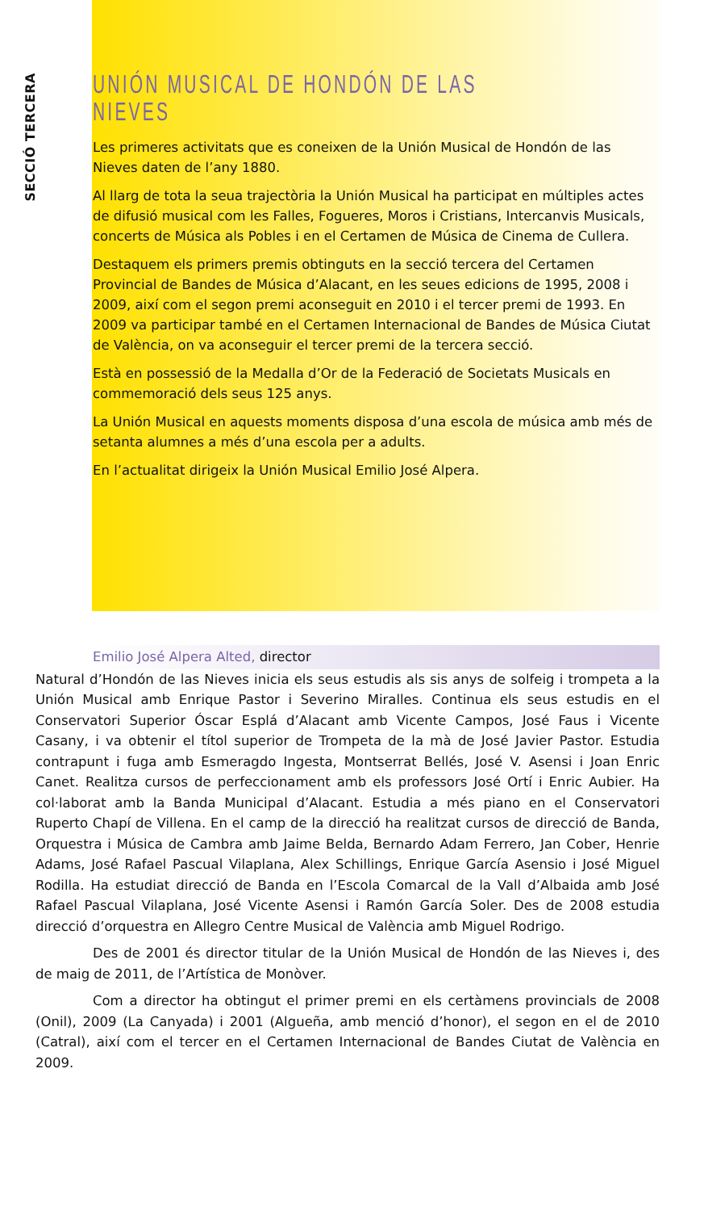SECCIÓ TERCERA
UNIÓN MUSICAL DE HONDÓN DE LAS NIEVES
Les primeres activitats que es coneixen de la Unión Musical de Hondón de las Nieves daten de l’any 1880.
Al llarg de tota la seua trajectòria la Unión Musical ha participat en múltiples actes de difusió musical com les Falles, Fogueres, Moros i Cristians, Intercanvis Musicals, concerts de Música als Pobles i en el Certamen de Música de Cinema de Cullera.
Destaquem els primers premis obtinguts en la secció tercera del Certamen Provincial de Bandes de Música d’Alacant, en les seues edicions de 1995, 2008 i 2009, així com el segon premi aconseguit en 2010 i el tercer premi de 1993. En 2009 va participar també en el Certamen Internacional de Bandes de Música Ciutat de València, on va aconseguir el tercer premi de la tercera secció.
Està en possessió de la Medalla d’Or de la Federació de Societats Musicals en commemoració dels seus 125 anys.
La Unión Musical en aquests moments disposa d’una escola de música amb més de setanta alumnes a més d’una escola per a adults.
En l’actualitat dirigeix la Unión Musical Emilio José Alpera.
Emilio José Alpera Alted, director
Natural d’Hondón de las Nieves inicia els seus estudis als sis anys de solfeig i trompeta a la Unión Musical amb Enrique Pastor i Severino Miralles. Continua els seus estudis en el Conservatori Superior Óscar Esplá d’Alacant amb Vicente Campos, José Faus i Vicente Casany, i va obtenir el títol superior de Trompeta de la mà de José Javier Pastor. Estudia contrapunt i fuga amb Esmeragdo Ingesta, Montserrat Bellés, José V. Asensi i Joan Enric Canet. Realitza cursos de perfeccionament amb els professors José Ortí i Enric Aubier. Ha col·laborat amb la Banda Municipal d’Alacant. Estudia a més piano en el Conservatori Ruperto Chapí de Villena. En el camp de la direcció ha realitzat cursos de direcció de Banda, Orquestra i Música de Cambra amb Jaime Belda, Bernardo Adam Ferrero, Jan Cober, Henrie Adams, José Rafael Pascual Vilaplana, Alex Schillings, Enrique García Asensio i José Miguel Rodilla. Ha estudiat direcció de Banda en l’Escola Comarcal de la Vall d’Albaida amb José Rafael Pascual Vilaplana, José Vicente Asensi i Ramón García Soler. Des de 2008 estudia direcció d’orquestra en Allegro Centre Musical de València amb Miguel Rodrigo.
Des de 2001 és director titular de la Unión Musical de Hondón de las Nieves i, des de maig de 2011, de l’Artística de Monòver.
Com a director ha obtingut el primer premi en els certàmens provincials de 2008 (Onil), 2009 (La Canyada) i 2001 (Algueña, amb menció d’honor), el segon en el de 2010 (Catral), així com el tercer en el Certamen Internacional de Bandes Ciutat de València en 2009.